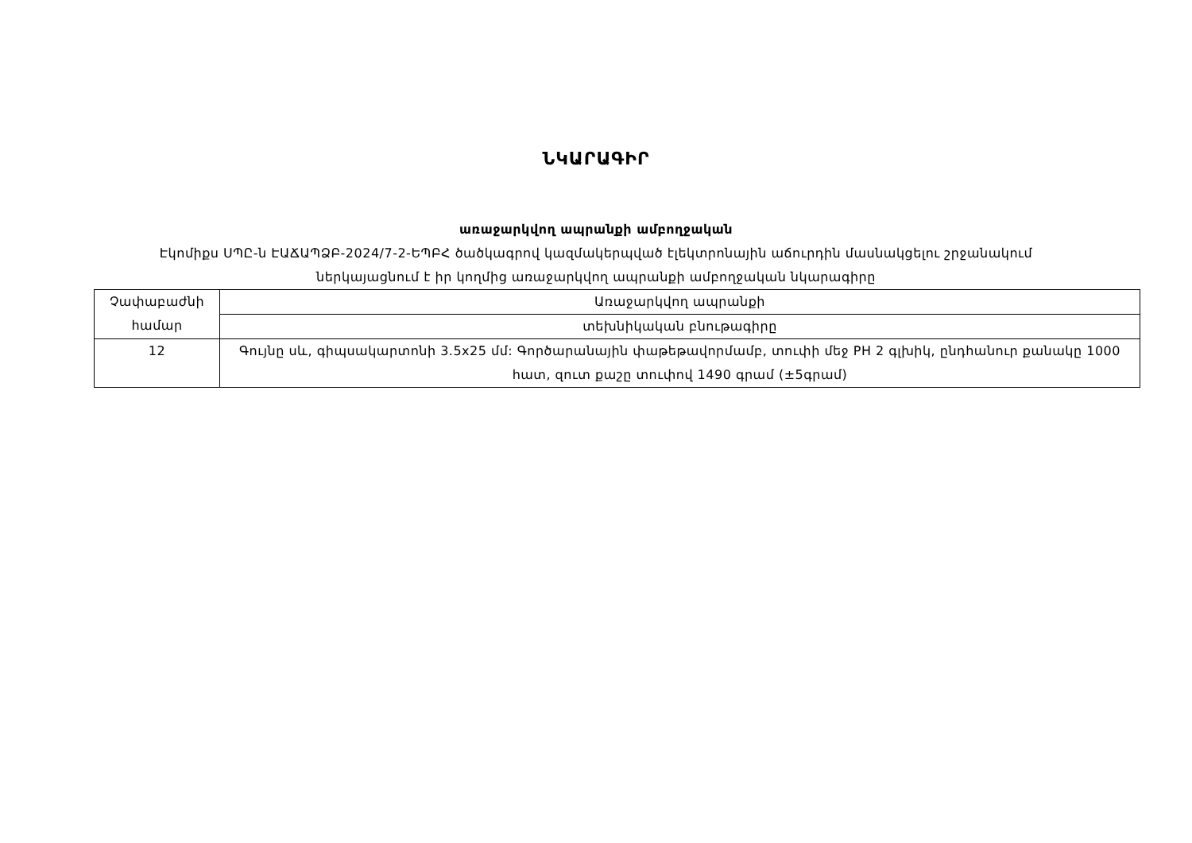ՆԿԱՐԱԳԻՐ
առաջարկվող ապրանքի ամբողջական
Էկոմիքս ՍՊԸ-ն ԷԱՃԱՊՁԲ-2024/7-2-ԵՊԲՀ ծածկագրով կազմակերպված էլեկտրոնային աճուրդին մասնակցելու շրջանակում
ներկայացնում է իր կողմից առաջարկվող ապրանքի ամբողջական նկարագիրը
| Չափաբաժնի համար | Առաջարկվող ապրանքի |
| | տեխնիկական բնութագիրը |
| 12 | Գույնը սև, գիպսակարտոնի 3.5x25 մմ: Գործարանային փաթեթավորմամբ, տուփի մեջ PH 2 գլխիկ, ընդհանուր քանակը 1000 հատ, զուտ քաշը տուփով 1490 գրամ (±5գրամ) |